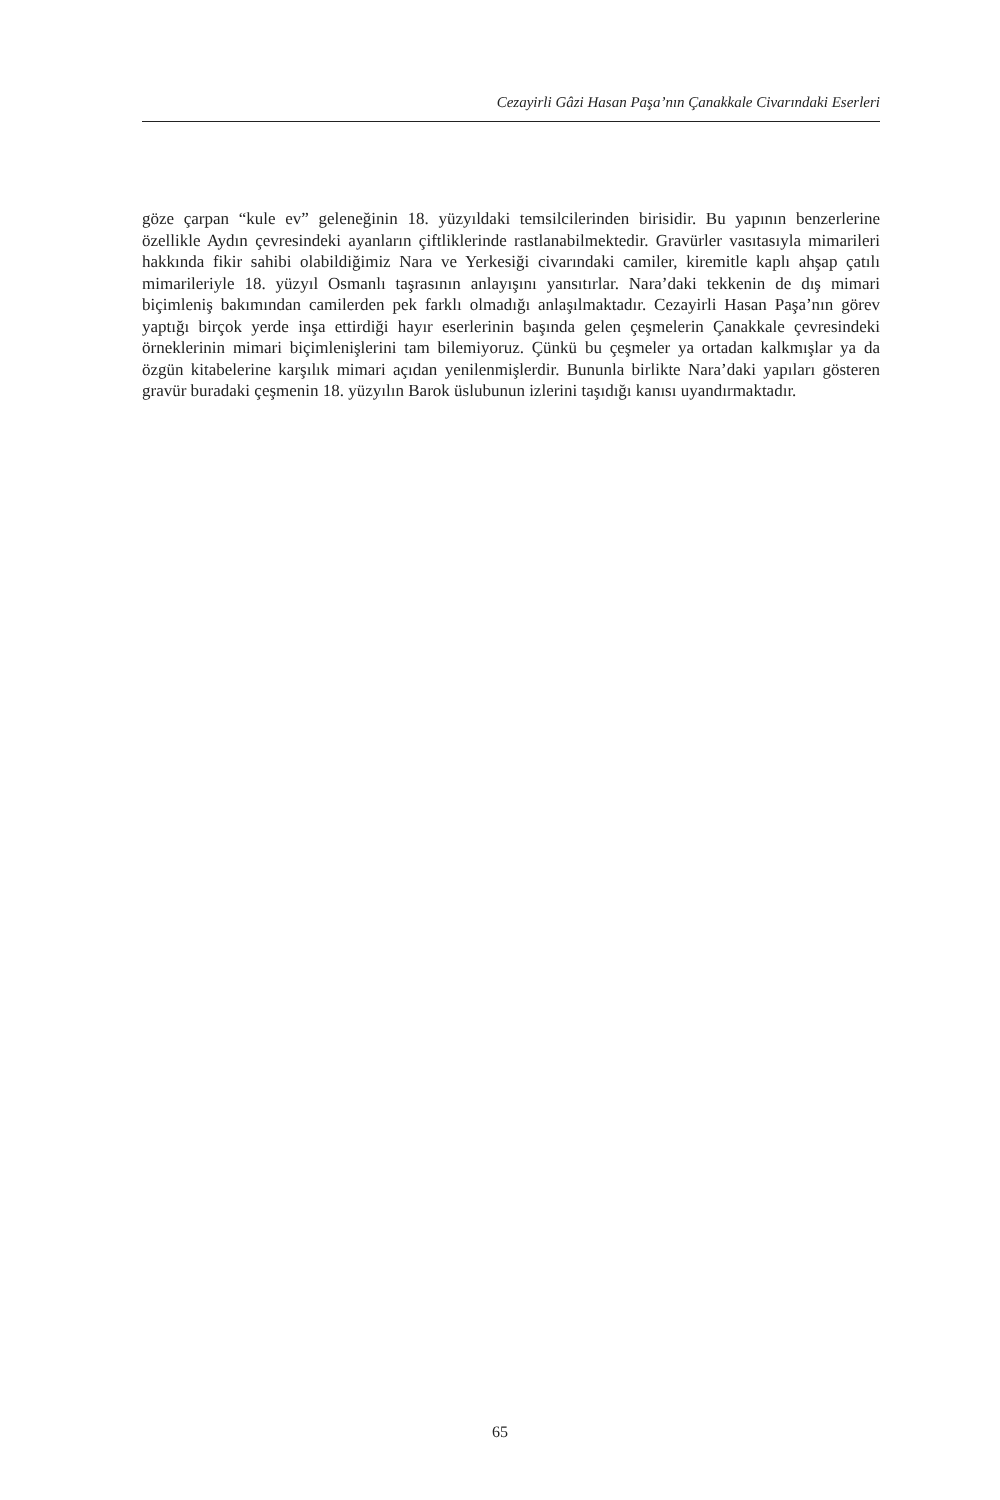Cezayirli Gâzi Hasan Paşa’nın Çanakkale Civarındaki Eserleri
göze çarpan “kule ev” geleneğinin 18. yüzyıldaki temsilcilerinden birisidir. Bu yapının benzerlerine özellikle Aydın çevresindeki ayanların çiftliklerinde rastlanabilmektedir. Gravürler vasıtasıyla mimarileri hakkında fikir sahibi olabildiğimiz Nara ve Yerkesiği civarındaki camiler, kiremitle kaplı ahşap çatılı mimarileriyle 18. yüzyıl Osmanlı taşrasının anlayışını yansıtırlar. Nara’daki tekkenin de dış mimari biçimleniş bakımından camilerden pek farklı olmadığı anlaşılmaktadır. Cezayirli Hasan Paşa’nın görev yaptığı birçok yerde inşa ettirdiği hayır eserlerinin başında gelen çeşmelerin Çanakkale çevresindeki örneklerinin mimari biçimlenişlerini tam bilemiyoruz. Çünkü bu çeşmeler ya ortadan kalkmışlar ya da özgün kitabelerine karşılık mimari açıdan yenilenmişlerdir. Bunun­la birlikte Nara’daki yapıları gösteren gravür buradaki çeşmenin 18. yüzyılın Barok üslubunun izlerini taşıdığı kanısı uyandırmaktadır.
65